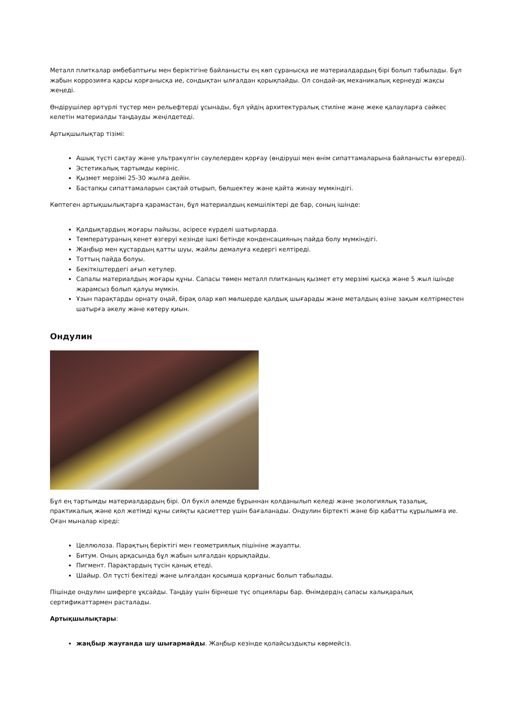Металл плиткалар әмбебаптығы мен беріктігіне байланысты ең көп сұранысқа ие материалдардың бірі болып табылады. Бұл жабын коррозияға қарсы қорғанысқа ие, сондықтан ылғалдан қорықпайды. Ол сондай-ақ механикалық кернеуді жақсы жеңеді.
Өндірушілер әртүрлі түстер мен рельефтерді ұсынады, бұл үйдің архитектуралық стиліне және жеке қалауларға сәйкес келетін материалды таңдауды жеңілдетеді.
Артықшылықтар тізімі:
Ашық түсті сақтау және ультракүлгін сәулелерден қорғау (өндіруші мен өнім сипаттамаларына байланысты өзгереді).
Эстетикалық тартымды көрініс.
Қызмет мерзімі 25-30 жылға дейін.
Бастапқы сипаттамаларын сақтай отырып, бөлшектеу және қайта жинау мүмкіндігі.
Көптеген артықшылықтарға қарамастан, бұл материалдың кемшіліктері де бар, соның ішінде:
Қалдықтардың жоғары пайызы, әсіресе күрделі шатырларда.
Температураның кенет өзгеруі кезінде ішкі бетінде конденсацияның пайда болу мүмкіндігі.
Жаңбыр мен құстардың қатты шуы, жайлы демалуға кедергі келтіреді.
Тоттың пайда болуы.
Бекіткіштердегі ағып кетулер.
Сапалы материалдың жоғары құны. Сапасы төмен металл плитканың қызмет ету мерзімі қысқа және 5 жыл ішінде жарамсыз болып қалуы мүмкін.
Ұзын парақтарды орнату оңай, бірақ олар көп мөлшерде қалдық шығарады және металдың өзіне зақым келтірместен шатырға әкелу және көтеру қиын.
Ондулин
Бұл ең тартымды материалдардың бірі. Ол бүкіл әлемде бұрыннан қолданылып келеді және экологиялық тазалық, практикалық және қол жетімді құны сияқты қасиеттер үшін бағаланады. Ондулин біртекті және бір қабатты құрылымға ие. Оған мыналар кіреді:
Целлюлоза. Парақтың беріктігі мен геометриялық пішініне жауапты.
Битум. Оның арқасында бұл жабын ылғалдан қорықпайды.
Пигмент. Парақтардың түсін қанық етеді.
Шайыр. Ол түсті бекітеді және ылғалдан қосымша қорғаныс болып табылады.
Пішінде ондулин шиферге ұқсайды. Таңдау үшін бірнеше түс опциялары бар. Өнімдердің сапасы халықаралық сертификаттармен расталады.
Артықшылықтары:
жаңбыр жауғанда шу шығармайды. Жаңбыр кезінде қолайсыздықты көрмейсіз.